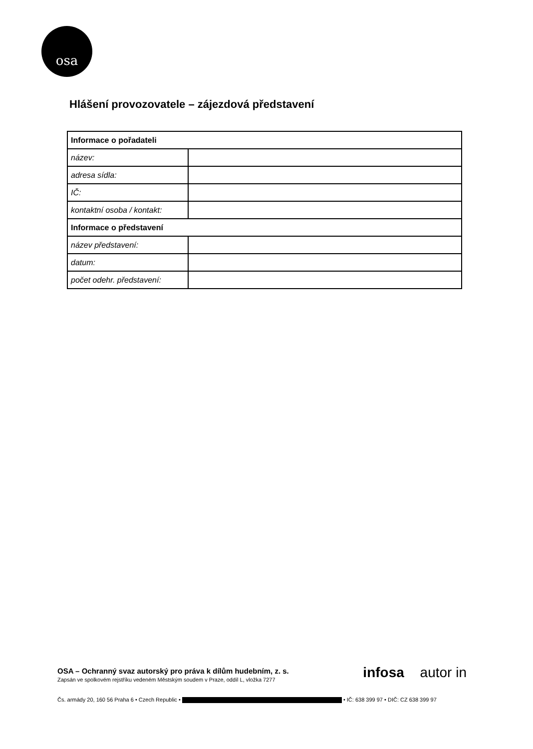osa
Hlášení provozovatele – zájezdová představení
| Informace o pořadateli | |
| --- | --- |
| název: | |
| adresa sídla: | |
| IČ: | |
| kontaktní osoba / kontakt: | |
| Informace o představení | |
| název představení: | |
| datum: | |
| počet odehr. představení: | |
OSA – Ochranný svaz autorský pro práva k dílům hudebním, z. s.
Zapsán ve spolkovém rejstříku vedeném Městským soudem v Praze, oddíl L, vložka 7277
infosa autor in
Čs. armády 20, 160 56 Praha 6 • Czech Republic • • IČ: 638 399 97 • DIČ: CZ 638 399 97